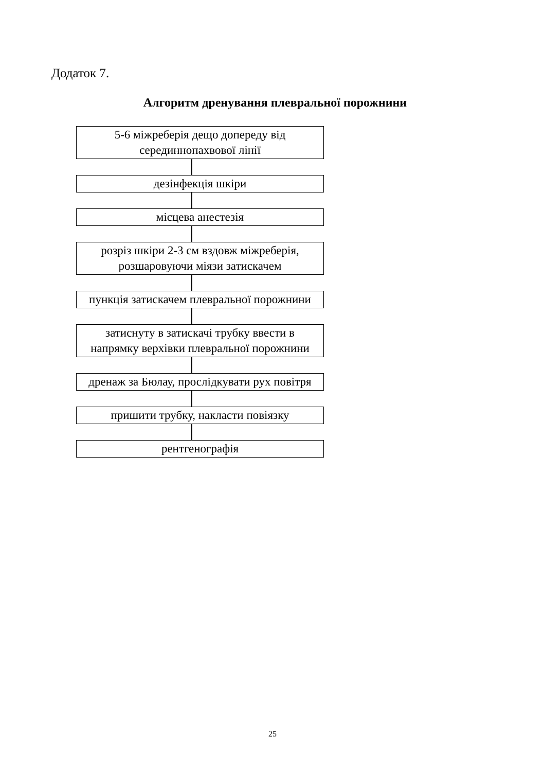Додаток 7.
Алгоритм дренування плевральної порожнини
5-6 міжреберія дещо допереду від серединнопахвової лінії
дезінфекція шкіри
місцева анестезія
розріз шкіри 2-3 см вздовж міжреберія, розшаровуючи міязи затискачем
пункція затискачем плевральної порожнини
затиснуту в затискачі трубку ввести в напрямку верхівки плевральної порожнини
дренаж за Бюлау, прослідкувати рух повітря
пришити трубку, накласти повіязку
рентгенографія
25